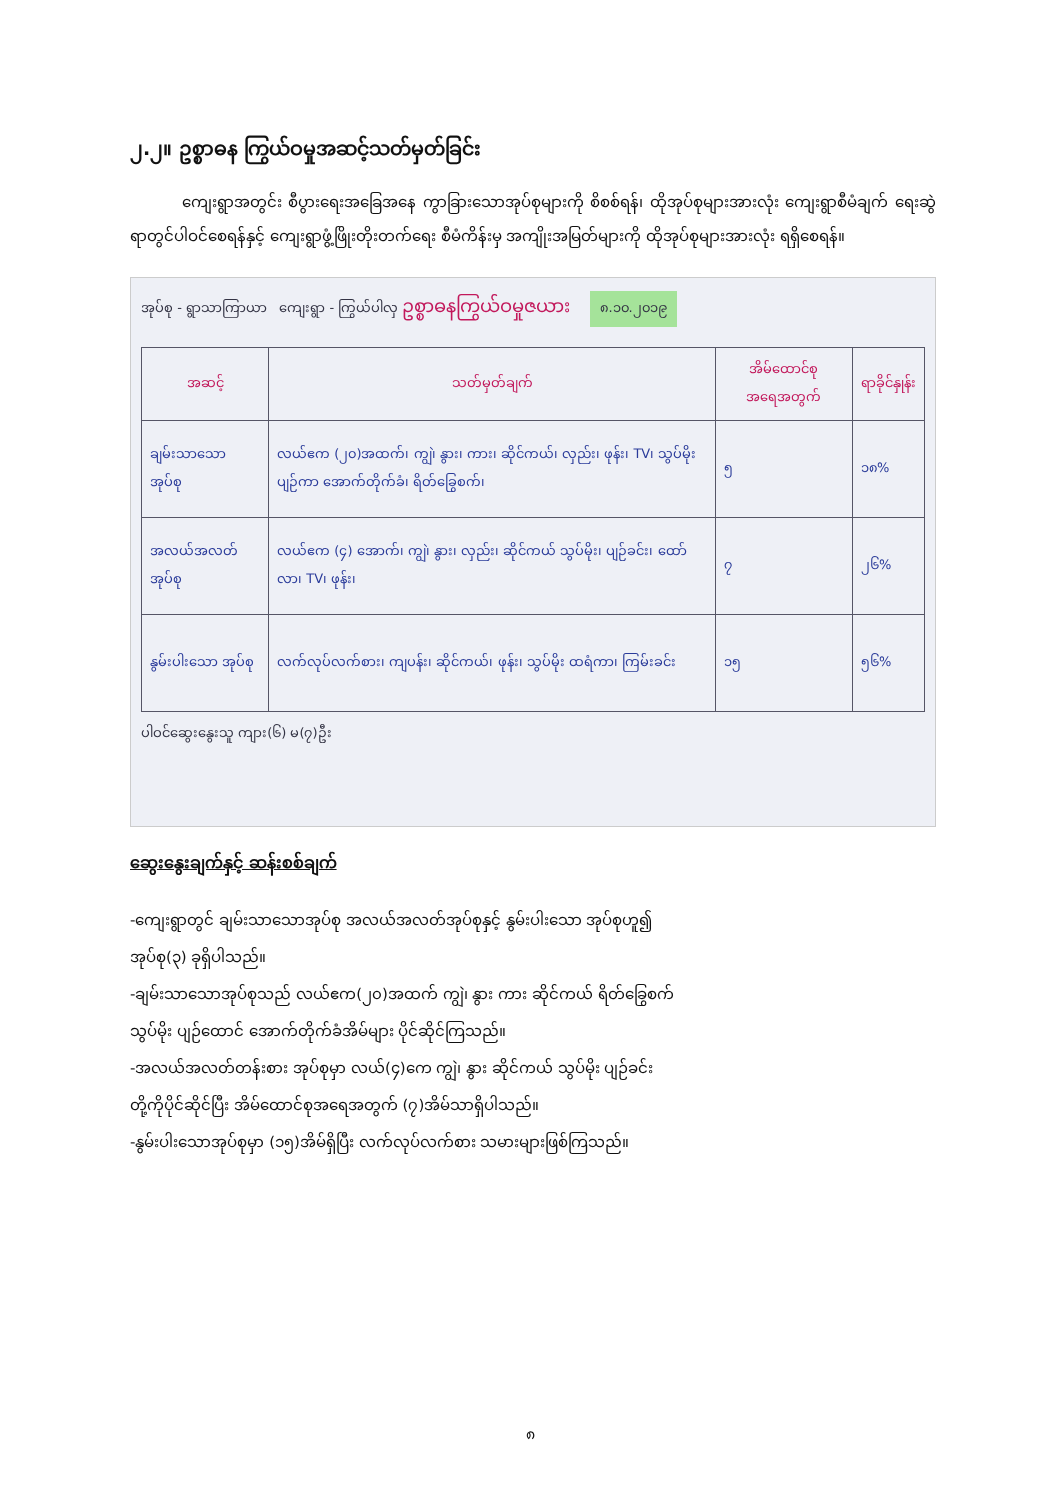၂.၂။ ဥစ္စာဓန ကြွယ်ဝမှုအဆင့်သတ်မှတ်ခြင်း
ကျေးရွာအတွင်း စီပွားရေးအခြေအနေ ကွာခြားသောအုပ်စုများကို စိစစ်ရန်၊ ထိုအုပ်စုများအားလုံး ကျေးရွာစီမံချက် ရေးဆွဲရာတွင်ပါဝင်စေရန်နှင့် ကျေးရွာဖွံ့ဖြိုးတိုးတက်ရေး စီမံကိန်းမှ အကျိုးအမြတ်များကို ထိုအုပ်စုများအားလုံး ရရှိစေရန်။
အုပ်စု - ရွာသာကြာယာ ကျေးရွာ - ကြွယ်ပါလှ ဥစ္စာဓနကြွယ်ဝမှုဇယား ၈.၁၀.၂၀၁၉
| အဆင့် | သတ်မှတ်ချက် | အိမ်ထောင်စု အရေအတွက် | ရာခိုင်နှုန်း |
| --- | --- | --- | --- |
| ချမ်းသာသော အုပ်စု | လယ်ဧက (၂၀)အထက်၊ ကျွဲ၊ နွား၊ ကား၊ ဆိုင်ကယ်၊ လှည်း၊ ဖုန်း၊ TV၊ သွပ်မိုး ပျဉ်ကာ အောက်တိုက်ခံ၊ ရိတ်ခြွေစက်၊ | ၅ | ၁၈% |
| အလယ်အလတ် အုပ်စု | လယ်ဧက (၄) အောက်၊ ကျွဲ၊ နွား၊ လှည်း၊ ဆိုင်ကယ် သွပ်မိုး၊ ပျဉ်ခင်း၊ ထော်လာ၊ TV၊ ဖုန်း၊ | ၇ | ၂၆% |
| နွမ်းပါးသော အုပ်စု | လက်လုပ်လက်စား၊ ကျပန်း၊ ဆိုင်ကယ်၊ ဖုန်း၊ သွပ်မိုး ထရံကာ၊ ကြမ်းခင်း | ၁၅ | ၅၆% |
ပါဝင်ဆွေးနွေးသူ ကျား(၆) မ(၇)ဦး
ဆွေးနွေးချက်နှင့် ဆန်းစစ်ချက်
-ကျေးရွာတွင် ချမ်းသာသောအုပ်စု အလယ်အလတ်အုပ်စုနှင့် နွမ်းပါးသော အုပ်စုဟူ၍
အုပ်စု(၃) ခုရှိပါသည်။
-ချမ်းသာသောအုပ်စုသည် လယ်ဧက(၂၀)အထက် ကျွဲ၊ နွား ကား ဆိုင်ကယ် ရိတ်ခြွေစက်
သွပ်မိုး ပျဉ်ထောင် အောက်တိုက်ခံအိမ်များ ပိုင်ဆိုင်ကြသည်။
-အလယ်အလတ်တန်းစား အုပ်စုမှာ လယ်(၄)ကေ ကျွဲ၊ နွား ဆိုင်ကယ် သွပ်မိုး ပျဉ်ခင်း
တို့ကိုပိုင်ဆိုင်ပြီး အိမ်ထောင်စုအရေအတွက် (၇)အိမ်သာရှိပါသည်။
-နွမ်းပါးသောအုပ်စုမှာ (၁၅)အိမ်ရှိပြီး လက်လုပ်လက်စား သမားများဖြစ်ကြသည်။
၈